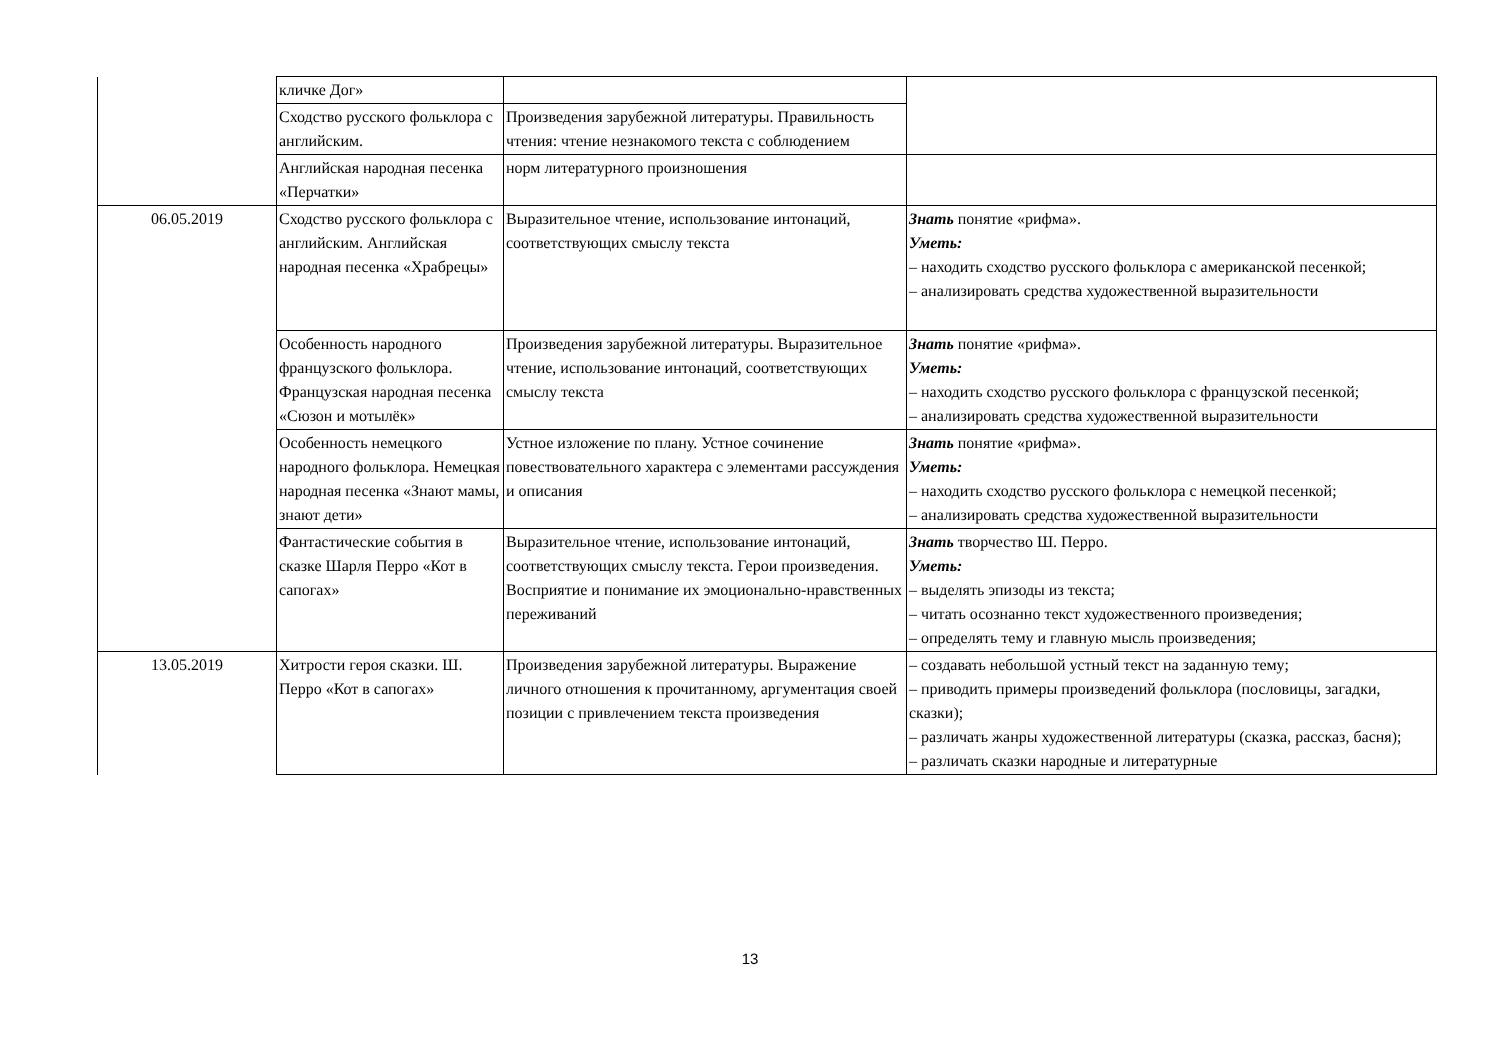| | кличке Дог» | | |
| | Сходство русского фольклора с английским. | Произведения зарубежной литературы. Правильность чтения: чтение незнакомого текста с соблюдением | |
| | Английская народная песенка «Перчатки» | норм литературного произношения | |
| 06.05.2019 | Сходство русского фольклора с английским. Английская народная песенка «Храбрецы» | Выразительное чтение, использование интонаций, соответствующих смыслу текста | Знать понятие «рифма». Уметь: – находить сходство русского фольклора с американской песенкой; – анализировать средства художественной выразительности |
| | Особенность народного французского фольклора. Французская народная песенка «Сюзон и мотылёк» | Произведения зарубежной литературы. Выразительное чтение, использование интонаций, соответствующих смыслу текста | Знать понятие «рифма». Уметь: – находить сходство русского фольклора с французской песенкой; – анализировать средства художественной выразительности |
| | Особенность немецкого народного фольклора. Немецкая народная песенка «Знают мамы, знают дети» | Устное изложение по плану. Устное сочинение повествовательного характера с элементами рассуждения и описания | Знать понятие «рифма». Уметь: – находить сходство русского фольклора с немецкой песенкой; – анализировать средства художественной выразительности |
| | Фантастические события в сказке Шарля Перро «Кот в сапогах» | Выразительное чтение, использование интонаций, соответствующих смыслу текста. Герои произведения. Восприятие и понимание их эмоционально-нравственных переживаний | Знать творчество Ш. Перро. Уметь: – выделять эпизоды из текста; – читать осознанно текст художественного произведения; – определять тему и главную мысль произведения; |
| 13.05.2019 | Хитрости героя сказки. Ш. Перро «Кот в сапогах» | Произведения зарубежной литературы. Выражение личного отношения к прочитанному, аргументация своей позиции с привлечением текста произведения | – создавать небольшой устный текст на заданную тему; – приводить примеры произведений фольклора (пословицы, загадки, сказки); – различать жанры художественной литературы (сказка, рассказ, басня); – различать сказки народные и литературные |
13